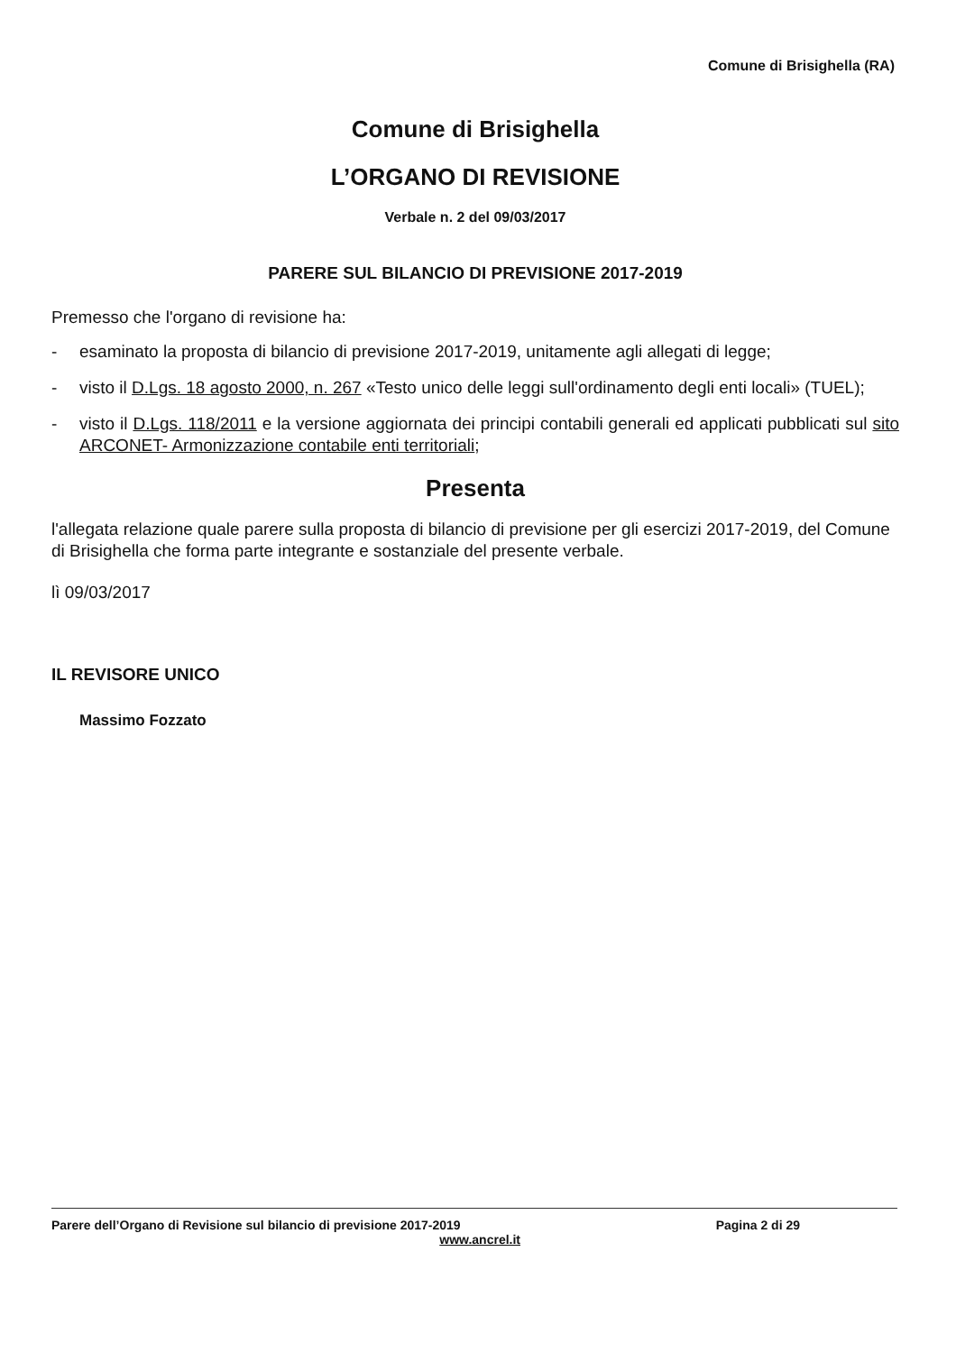Comune di Brisighella (RA)
Comune di Brisighella
L’ORGANO DI REVISIONE
Verbale n. 2 del 09/03/2017
PARERE SUL BILANCIO DI PREVISIONE 2017-2019
Premesso che l'organo di revisione ha:
- esaminato la proposta di bilancio di previsione 2017-2019, unitamente agli allegati di legge;
- visto il D.Lgs. 18 agosto 2000, n. 267 «Testo unico delle leggi sull'ordinamento degli enti locali» (TUEL);
- visto il D.Lgs. 118/2011 e la versione aggiornata dei principi contabili generali ed applicati pubblicati sul sito ARCONET- Armonizzazione contabile enti territoriali;
Presenta
l'allegata relazione quale parere sulla proposta di bilancio di previsione per gli esercizi 2017-2019, del Comune di Brisighella che forma parte integrante e sostanziale del presente verbale.
lì 09/03/2017
IL REVISORE UNICO
Massimo Fozzato
Parere dell’Organo di Revisione sul bilancio di previsione 2017-2019 Pagina 2 di 29
www.ancrel.it